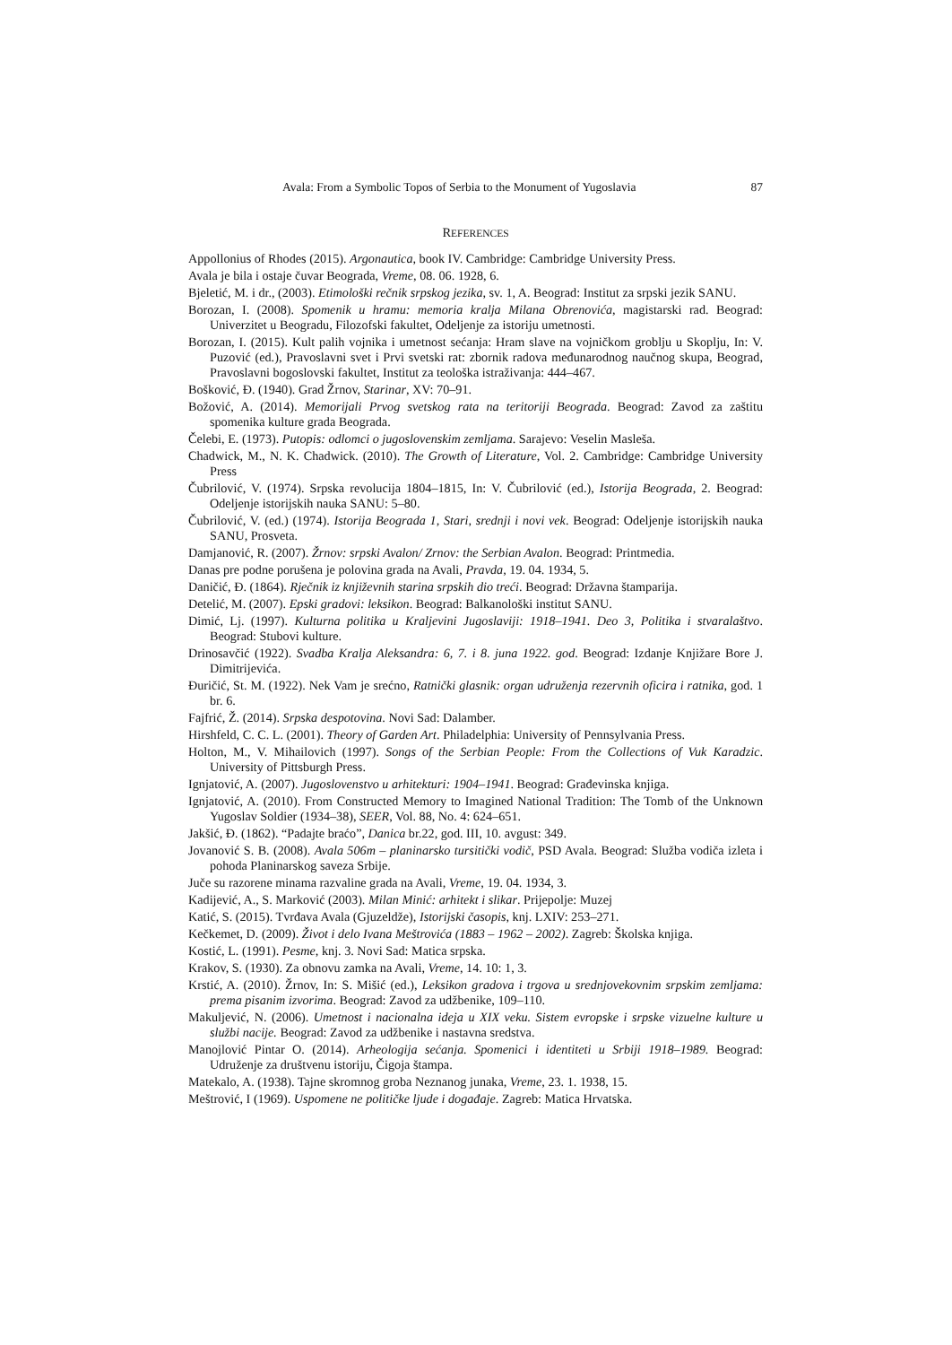Avala: From a Symbolic Topos of Serbia to the Monument of Yugoslavia 87
REFERENCES
Appollonius of Rhodes (2015). Argonautica, book IV. Cambridge: Cambridge University Press.
Avala je bila i ostaje čuvar Beograda, Vreme, 08. 06. 1928, 6.
Bjeletić, M. i dr., (2003). Etimološki rečnik srpskog jezika, sv. 1, A. Beograd: Institut za srpski jezik SANU.
Borozan, I. (2008). Spomenik u hramu: memoria kralja Milana Obrenovića, magistarski rad. Beograd: Univerzitet u Beogradu, Filozofski fakultet, Odeljenje za istoriju umetnosti.
Borozan, I. (2015). Kult palih vojnika i umetnost sećanja: Hram slave na vojničkom groblju u Skoplju, In: V. Puzović (ed.), Pravoslavni svet i Prvi svetski rat: zbornik radova međunarodnog naučnog skupa, Beograd, Pravoslavni bogoslovski fakultet, Institut za teološka istraživanja: 444–467.
Bošković, Đ. (1940). Grad Žrnov, Starinar, XV: 70–91.
Božović, A. (2014). Memorijali Prvog svetskog rata na teritoriji Beograda. Beograd: Zavod za zaštitu spomenika kulture grada Beograda.
Čelebi, E. (1973). Putopis: odlomci o jugoslovenskim zemljama. Sarajevo: Veselin Masleša.
Chadwick, M., N. K. Chadwick. (2010). The Growth of Literature, Vol. 2. Cambridge: Cambridge University Press
Čubrilović, V. (1974). Srpska revolucija 1804–1815, In: V. Čubrilović (ed.), Istorija Beograda, 2. Beograd: Odeljenje istorijskih nauka SANU: 5–80.
Čubrilović, V. (ed.) (1974). Istorija Beograda 1, Stari, srednji i novi vek. Beograd: Odeljenje istorijskih nauka SANU, Prosveta.
Damjanović, R. (2007). Žrnov: srpski Avalon/ Zrnov: the Serbian Avalon. Beograd: Printmedia.
Danas pre podne porušena je polovina grada na Avali, Pravda, 19. 04. 1934, 5.
Daničić, Đ. (1864). Rječnik iz književnih starina srpskih dio treći. Beograd: Državna štamparija.
Detelić, M. (2007). Epski gradovi: leksikon. Beograd: Balkanološki institut SANU.
Dimić, Lj. (1997). Kulturna politika u Kraljevini Jugoslaviji: 1918–1941. Deo 3, Politika i stvaralaštvo. Beograd: Stubovi kulture.
Drinosavčić (1922). Svadba Kralja Aleksandra: 6, 7. i 8. juna 1922. god. Beograd: Izdanje Knjižare Bore J. Dimitrijevića.
Đuričić, St. M. (1922). Nek Vam je srećno, Ratnički glasnik: organ udruženja rezervnih oficira i ratnika, god. 1 br. 6.
Fajfrić, Ž. (2014). Srpska despotovina. Novi Sad: Dalamber.
Hirshfeld, C. C. L. (2001). Theory of Garden Art. Philadelphia: University of Pennsylvania Press.
Holton, M., V. Mihailovich (1997). Songs of the Serbian People: From the Collections of Vuk Karadzic. University of Pittsburgh Press.
Ignjatović, A. (2007). Jugoslovenstvo u arhitekturi: 1904–1941. Beograd: Građevinska knjiga.
Ignjatović, A. (2010). From Constructed Memory to Imagined National Tradition: The Tomb of the Unknown Yugoslav Soldier (1934–38), SEER, Vol. 88, No. 4: 624–651.
Jakšić, Đ. (1862). “Padajte braćo”, Danica br.22, god. III, 10. avgust: 349.
Jovanović S. B. (2008). Avala 506m – planinarsko tursitički vodič, PSD Avala. Beograd: Služba vodiča izleta i pohoda Planinarskog saveza Srbije.
Juče su razorene minama razvaline grada na Avali, Vreme, 19. 04. 1934, 3.
Kadijević, A., S. Marković (2003). Milan Minić: arhitekt i slikar. Prijepolje: Muzej
Katić, S. (2015). Tvrđava Avala (Gjuzeldže), Istorijski časopis, knj. LXIV: 253–271.
Kečkemet, D. (2009). Život i delo Ivana Meštrovića (1883 – 1962 – 2002). Zagreb: Školska knjiga.
Kostić, L. (1991). Pesme, knj. 3. Novi Sad: Matica srpska.
Krakov, S. (1930). Za obnovu zamka na Avali, Vreme, 14. 10: 1, 3.
Krstić, A. (2010). Žrnov, In: S. Mišić (ed.), Leksikon gradova i trgova u srednjovekovnim srpskim zemljama: prema pisanim izvorima. Beograd: Zavod za udžbenike, 109–110.
Makuljević, N. (2006). Umetnost i nacionalna ideja u XIX veku. Sistem evropske i srpske vizuelne kulture u službi nacije. Beograd: Zavod za udžbenike i nastavna sredstva.
Manojlović Pintar O. (2014). Arheologija sećanja. Spomenici i identiteti u Srbiji 1918–1989. Beograd: Udruženje za društvenu istoriju, Čigoja štampa.
Matekalo, A. (1938). Tajne skromnog groba Neznanog junaka, Vreme, 23. 1. 1938, 15.
Meštrović, I (1969). Uspomene ne političke ljude i događaje. Zagreb: Matica Hrvatska.